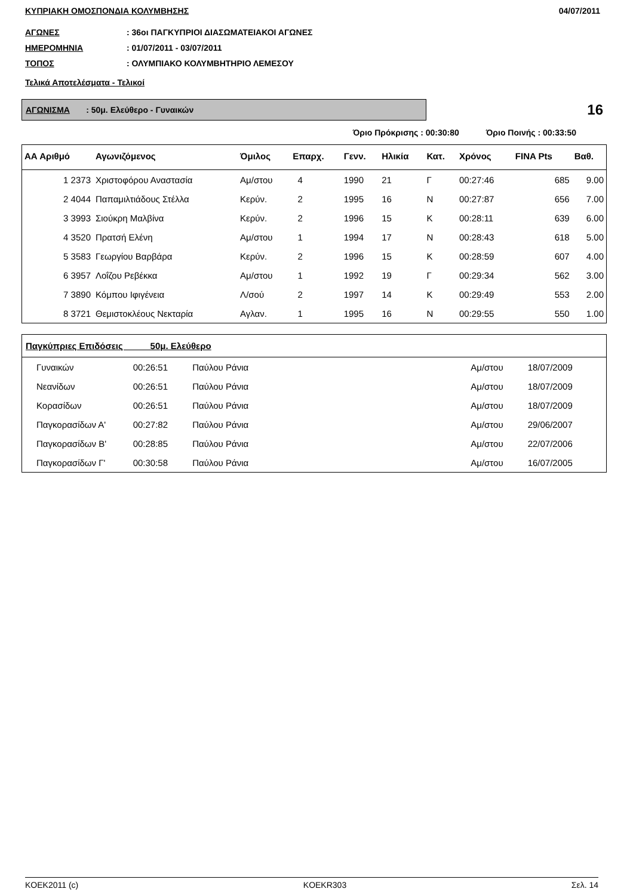ΚΥΠΡΙΑΚΗ ΟΜΟΣΠΟΝΔΙΑ ΚΟΛΥΜΒΗΣΗΣ 04/07/2011
ΑΓΩΝΕΣ: 36οι ΠΑΓΚΥΠΡΙΟΙ ΔΙΑΣΩΜΑΤΕΙΑΚΟΙ ΑΓΩΝΕΣ
ΗΜΕΡΟΜΗΝΙΑ: 01/07/2011 - 03/07/2011
ΤΟΠΟΣ: ΟΛΥΜΠΙΑΚΟ ΚΟΛΥΜΒΗΤΗΡΙΟ ΛΕΜΕΣΟΥ
Τελικά Αποτελέσματα - Τελικοί
ΑΓΩΝΙΣΜΑ : 50μ. Ελεύθερο - Γυναικών
16
Όριο Πρόκρισης : 00:30:80 Όριο Ποινής : 00:33:50
| ΑΑ Αριθμό | Αγωνιζόμενος | Όμιλος | Επαρχ. | Γενν. | Ηλικία | Κατ. | Χρόνος | FINA Pts | Βαθ. |
| --- | --- | --- | --- | --- | --- | --- | --- | --- | --- |
| 1 2373 | Χριστοφόρου Αναστασία | Αμ/στου | 4 | 1990 | 21 | Γ | 00:27:46 | 685 | 9.00 |
| 2 4044 | Παπαμιλτιάδους Στέλλα | Κερύν. | 2 | 1995 | 16 | Ν | 00:27:87 | 656 | 7.00 |
| 3 3993 | Σιούκρη Μαλβίνα | Κερύν. | 2 | 1996 | 15 | Κ | 00:28:11 | 639 | 6.00 |
| 4 3520 | Πρατσή Ελένη | Αμ/στου | 1 | 1994 | 17 | Ν | 00:28:43 | 618 | 5.00 |
| 5 3583 | Γεωργίου Βαρβάρα | Κερύν. | 2 | 1996 | 15 | Κ | 00:28:59 | 607 | 4.00 |
| 6 3957 | Λοΐζου Ρεβέκκα | Αμ/στου | 1 | 1992 | 19 | Γ | 00:29:34 | 562 | 3.00 |
| 7 3890 | Κόμπου Ιφιγένεια | Λ/σού | 2 | 1997 | 14 | Κ | 00:29:49 | 553 | 2.00 |
| 8 3721 | Θεμιστοκλέους Νεκταρία | Αγλαν. | 1 | 1995 | 16 | Ν | 00:29:55 | 550 | 1.00 |
| Παγκύπριες Επιδόσεις 50μ. Ελεύθερο | | | | | |
| --- | --- | --- | --- | --- | --- |
| Γυναικών | 00:26:51 | Παύλου Ράνια | Αμ/στου | 18/07/2009 | |
| Νεανίδων | 00:26:51 | Παύλου Ράνια | Αμ/στου | 18/07/2009 | |
| Κορασίδων | 00:26:51 | Παύλου Ράνια | Αμ/στου | 18/07/2009 | |
| Παγκορασίδων Α' | 00:27:82 | Παύλου Ράνια | Αμ/στου | 29/06/2007 | |
| Παγκορασίδων Β' | 00:28:85 | Παύλου Ράνια | Αμ/στου | 22/07/2006 | |
| Παγκορασίδων Γ' | 00:30:58 | Παύλου Ράνια | Αμ/στου | 16/07/2005 | |
KOEK2011 (c) KOEKR303 Σελ. 14